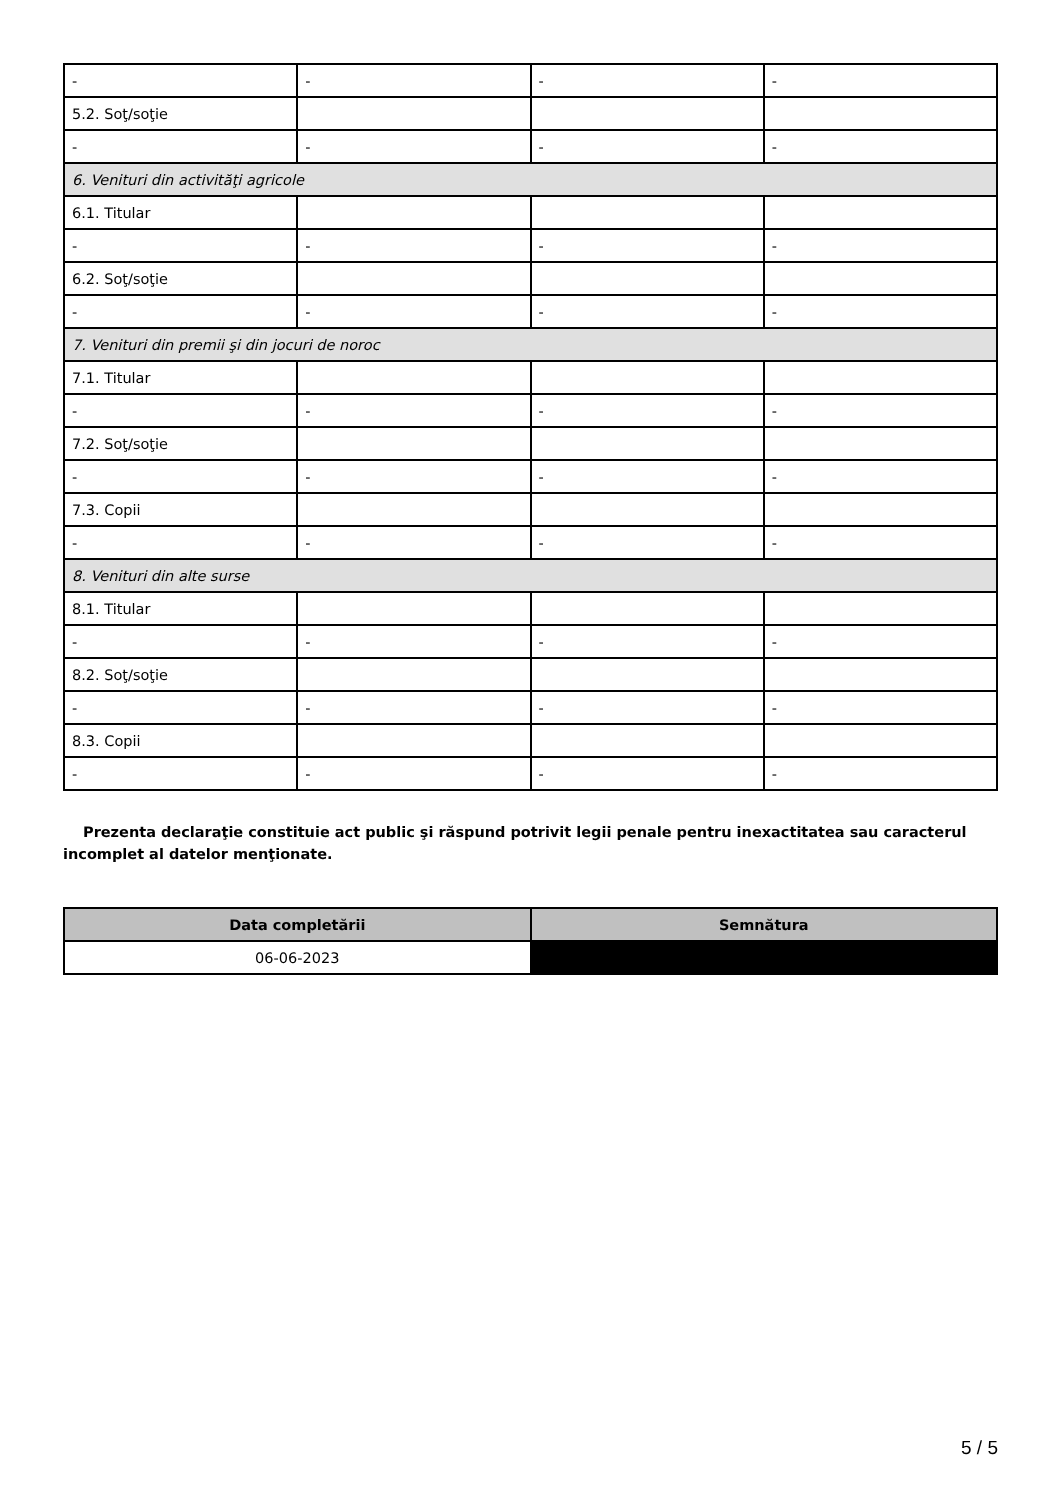| - | - | - | - |
| 5.2. Soţ/soţie | | | |
| - | - | - | - |
| 6. Venituri din activităţi agricole | | | |
| 6.1. Titular | | | |
| - | - | - | - |
| 6.2. Soţ/soţie | | | |
| - | - | - | - |
| 7. Venituri din premii şi din jocuri de noroc | | | |
| 7.1. Titular | | | |
| - | - | - | - |
| 7.2. Soţ/soţie | | | |
| - | - | - | - |
| 7.3. Copii | | | |
| - | - | - | - |
| 8. Venituri din alte surse | | | |
| 8.1. Titular | | | |
| - | - | - | - |
| 8.2. Soţ/soţie | | | |
| - | - | - | - |
| 8.3. Copii | | | |
| - | - | - | - |
Prezenta declaraţie constituie act public şi răspund potrivit legii penale pentru inexactitatea sau caracterul incomplet al datelor menţionate.
| Data completării | Semnătura |
| --- | --- |
| 06-06-2023 | |
5 / 5